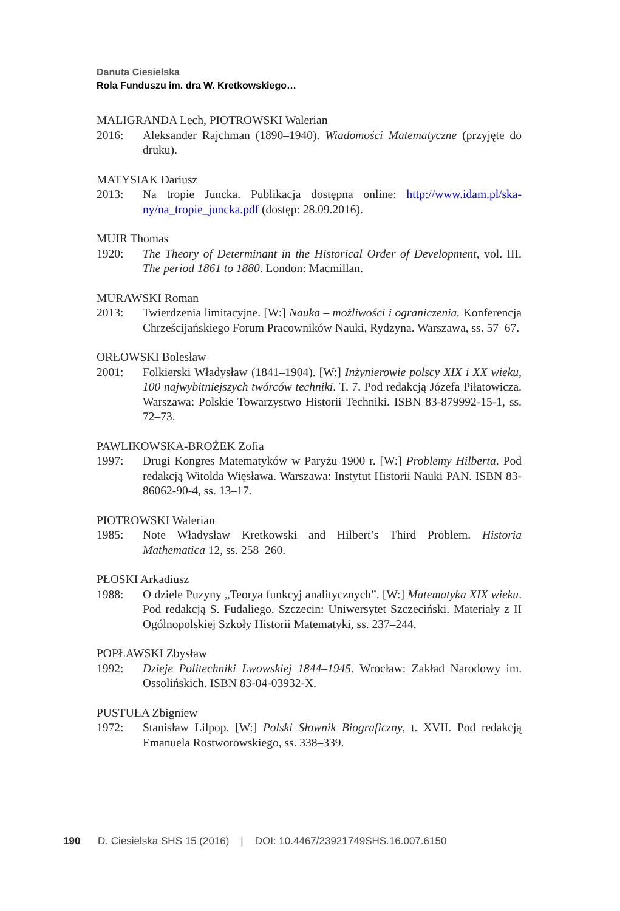Danuta Ciesielska
Rola Funduszu im. dra W. Kretkowskiego…
MALIGRANDA Lech, PIOTROWSKI Walerian
2016: Aleksander Rajchman (1890–1940). Wiadomości Matematyczne (przyjęte do druku).
MATYSIAK Dariusz
2013: Na tropie Juncka. Publikacja dostępna online: http://www.idam.pl/ska-ny/na_tropie_juncka.pdf (dostęp: 28.09.2016).
MUIR Thomas
1920: The Theory of Determinant in the Historical Order of Development, vol. III. The period 1861 to 1880. London: Macmillan.
MURAWSKI Roman
2013: Twierdzenia limitacyjne. [W:] Nauka – możliwości i ograniczenia. Konferencja Chrześcijańskiego Forum Pracowników Nauki, Rydzyna. Warszawa, ss. 57–67.
ORŁOWSKI Bolesław
2001: Folkierski Władysław (1841–1904). [W:] Inżynierowie polscy XIX i XX wieku, 100 najwybitniejszych twórców techniki. T. 7. Pod redakcją Józefa Piłatowicza. Warszawa: Polskie Towarzystwo Historii Techniki. ISBN 83-879992-15-1, ss. 72–73.
PAWLIKOWSKA-BROŻEK Zofia
1997: Drugi Kongres Matematyków w Paryżu 1900 r. [W:] Problemy Hilberta. Pod redakcją Witolda Więsława. Warszawa: Instytut Historii Nauki PAN. ISBN 83-86062-90-4, ss. 13–17.
PIOTROWSKI Walerian
1985: Note Władysław Kretkowski and Hilbert’s Third Problem. Historia Mathematica 12, ss. 258–260.
PŁOSKI Arkadiusz
1988: O dziele Puzyny „Teorya funkcyj analitycznych”. [W:] Matematyka XIX wieku. Pod redakcją S. Fudaliego. Szczecin: Uniwersytet Szczeciński. Materiały z II Ogólnopolskiej Szkoły Historii Matematyki, ss. 237–244.
POPŁAWSKI Zbysław
1992: Dzieje Politechniki Lwowskiej 1844–1945. Wrocław: Zakład Narodowy im. Ossolińskich. ISBN 83-04-03932-X.
PUSTUŁA Zbigniew
1972: Stanisław Lilpop. [W:] Polski Słownik Biograficzny, t. XVII. Pod redakcją Emanuela Rostworowskiego, ss. 338–339.
190 D. Ciesielska SHS 15 (2016) | DOI: 10.4467/23921749SHS.16.007.6150